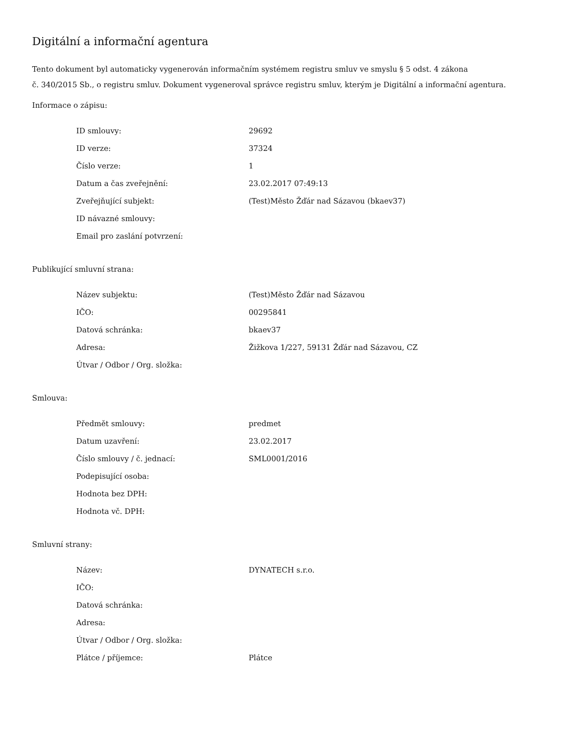Digitální a informační agentura
Tento dokument byl automaticky vygenerován informačním systémem registru smluv ve smyslu § 5 odst. 4 zákona
č. 340/2015 Sb., o registru smluv. Dokument vygeneroval správce registru smluv, kterým je Digitální a informační agentura.
Informace o zápisu:
| ID smlouvy: | 29692 |
| ID verze: | 37324 |
| Číslo verze: | 1 |
| Datum a čas zveřejnění: | 23.02.2017 07:49:13 |
| Zveřejňující subjekt: | (Test)Město Žďár nad Sázavou (bkaev37) |
| ID návazné smlouvy: | |
| Email pro zaslání potvrzení: | |
Publikující smluvní strana:
| Název subjektu: | (Test)Město Žďár nad Sázavou |
| IČO: | 00295841 |
| Datová schránka: | bkaev37 |
| Adresa: | Žižkova 1/227, 59131 Žďár nad Sázavou, CZ |
| Útvar / Odbor / Org. složka: | |
Smlouva:
| Předmět smlouvy: | predmet |
| Datum uzavření: | 23.02.2017 |
| Číslo smlouvy / č. jednací: | SML0001/2016 |
| Podepisující osoba: | |
| Hodnota bez DPH: | |
| Hodnota vč. DPH: | |
Smluvní strany:
| Název: | DYNATECH s.r.o. |
| IČO: | |
| Datová schránka: | |
| Adresa: | |
| Útvar / Odbor / Org. složka: | |
| Plátce / příjemce: | Plátce |